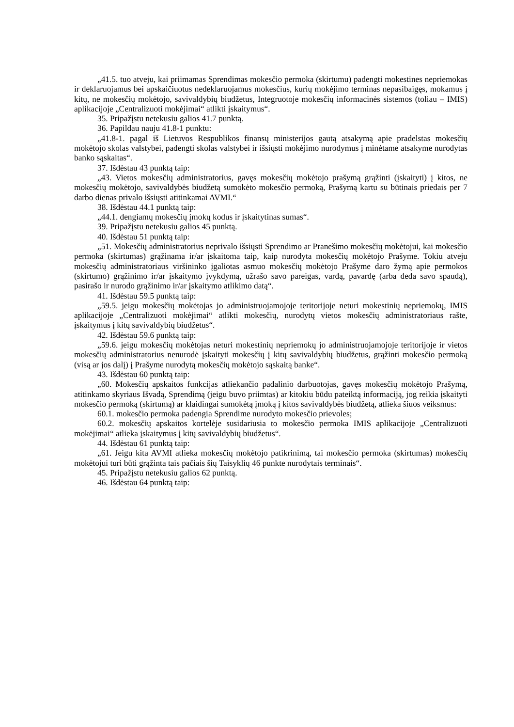„41.5. tuo atveju, kai priimamas Sprendimas mokesčio permoka (skirtumu) padengti mokestines nepriemokas ir deklaruojamus bei apskaičiuotus nedeklaruojamus mokesčius, kurių mokėjimo terminas nepasibaigęs, mokamus į kitų, ne mokesčių mokėtojo, savivaldybių biudžetus, Integruotoje mokesčių informacinės sistemos (toliau – IMIS) aplikacijoje „Centralizuoti mokėjimai“ atlikti įskaitymus“.
35. Pripažįstu netekusiu galios 41.7 punktą.
36. Papildau nauju 41.8-1 punktu:
„41.8-1. pagal iš Lietuvos Respublikos finansų ministerijos gautą atsakymą apie pradelstas mokesčių mokėtojo skolas valstybei, padengti skolas valstybei ir išsiųsti mokėjimo nurodymus į minėtame atsakyme nurodytas banko sąskaitas“.
37. Išdėstau 43 punktą taip:
„43. Vietos mokesčių administratorius, gavęs mokesčių mokėtojo prašymą grąžinti (įskaityti) į kitos, ne mokesčių mokėtojo, savivaldybės biudžetą sumokėto mokesčio permoką, Prašymą kartu su būtinais priedais per 7 darbo dienas privalo išsiųsti atitinkamai AVMI.“
38. Išdėstau 44.1 punktą taip:
„44.1. dengiamų mokesčių įmokų kodus ir įskaitytinas sumas“.
39. Pripažįstu netekusiu galios 45 punktą.
40. Išdėstau 51 punktą taip:
„51. Mokesčių administratorius neprivalo išsiųsti Sprendimo ar Pranešimo mokesčių mokėtojui, kai mokesčio permoka (skirtumas) grąžinama ir/ar įskaitoma taip, kaip nurodyta mokesčių mokėtojo Prašyme. Tokiu atveju mokesčių administratoriaus viršininko įgaliotas asmuo mokesčių mokėtojo Prašyme daro žymą apie permokos (skirtumo) grąžinimo ir/ar įskaitymo įvykdymą, užrašo savo pareigas, vardą, pavardę (arba deda savo spaudą), pasirašo ir nurodo grąžinimo ir/ar įskaitymo atlikimo datą“.
41. Išdėstau 59.5 punktą taip:
„59.5. jeigu mokesčių mokėtojas jo administruojamojoje teritorijoje neturi mokestinių nepriemokų, IMIS aplikacijoje „Centralizuoti mokėjimai“ atlikti mokesčių, nurodytų vietos mokesčių administratoriaus rašte, įskaitymus į kitų savivaldybių biudžetus“.
42. Išdėstau 59.6 punktą taip:
„59.6. jeigu mokesčių mokėtojas neturi mokestinių nepriemokų jo administruojamojoje teritorijoje ir vietos mokesčių administratorius nenurodė įskaityti mokesčių į kitų savivaldybių biudžetus, grąžinti mokesčio permoką (visą ar jos dalį) į Prašyme nurodytą mokesčių mokėtojo sąskaitą banke“.
43. Išdėstau 60 punktą taip:
„60. Mokesčių apskaitos funkcijas atliekančio padalinio darbuotojas, gavęs mokesčių mokėtojo Prašymą, atitinkamo skyriaus Išvadą, Sprendimą (jeigu buvo priimtas) ar kitokiu būdu pateiktą informaciją, jog reikia įskaityti mokesčio permoką (skirtumą) ar klaidingai sumokėtą įmoką į kitos savivaldybės biudžetą, atlieka šiuos veiksmus:
60.1. mokesčio permoka padengia Sprendime nurodyto mokesčio prievoles;
60.2. mokesčių apskaitos kortelėje susidariusia to mokesčio permoka IMIS aplikacijoje „Centralizuoti mokėjimai“ atlieka įskaitymus į kitų savivaldybių biudžetus“.
44. Išdėstau 61 punktą taip:
„61. Jeigu kita AVMI atlieka mokesčių mokėtojo patikrinimą, tai mokesčio permoka (skirtumas) mokesčių mokėtojui turi būti grąžinta tais pačiais šių Taisyklių 46 punkte nurodytais terminais“.
45. Pripažįstu netekusiu galios 62 punktą.
46. Išdėstau 64 punktą taip: